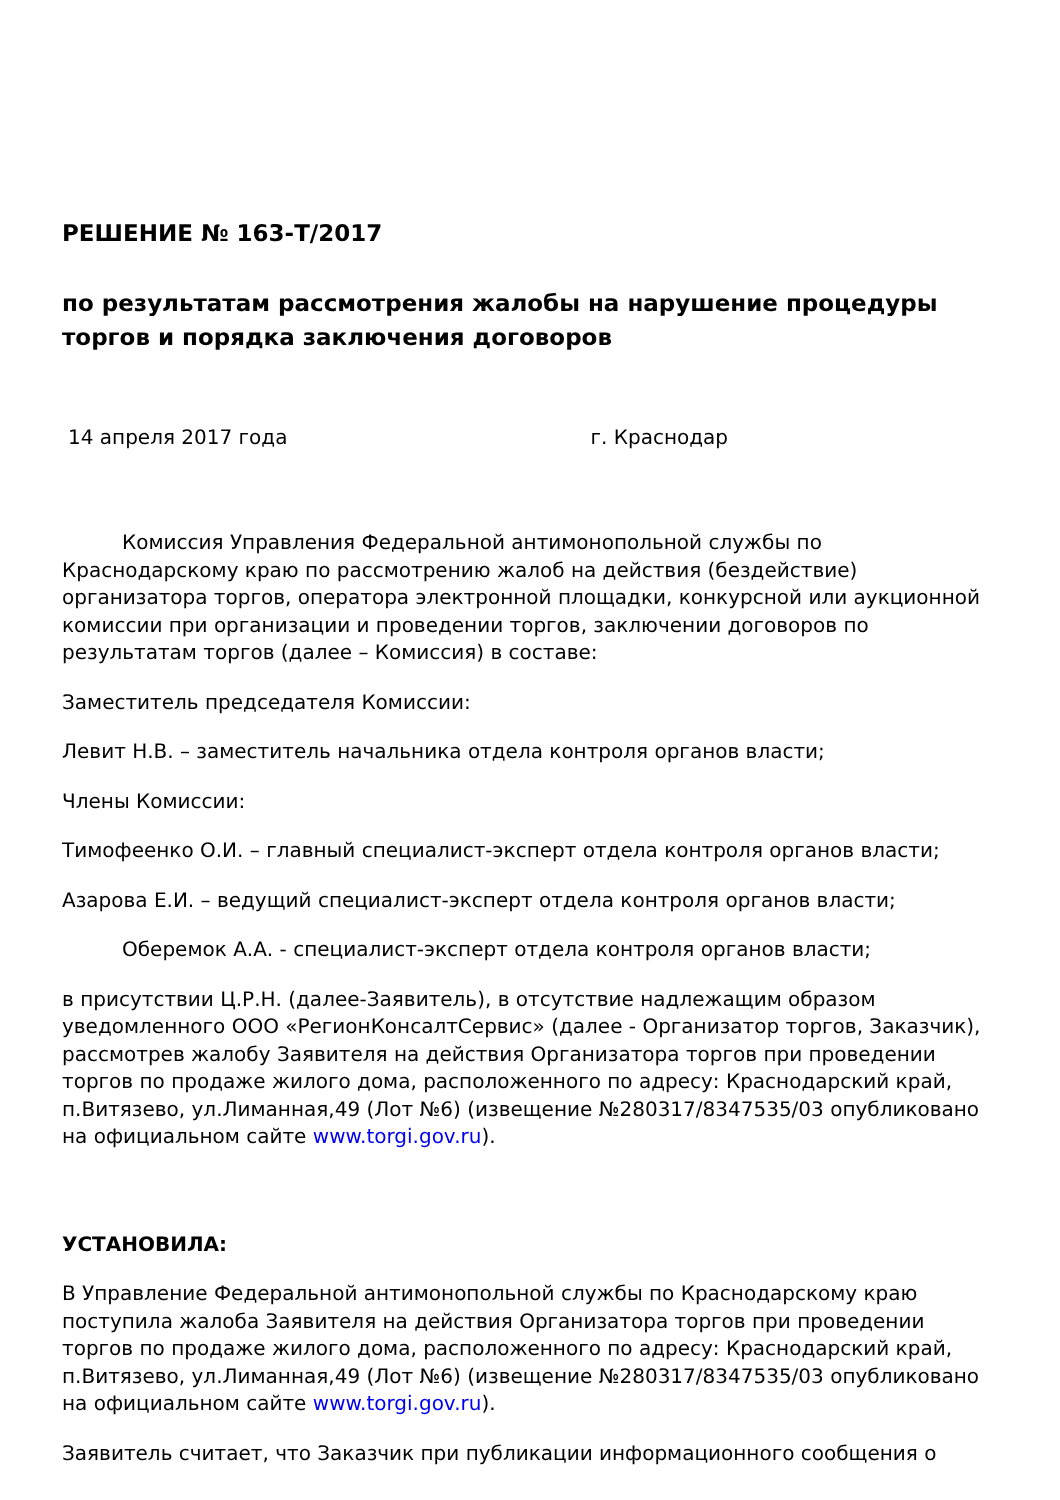РЕШЕНИЕ № 163-Т/2017
по результатам рассмотрения жалобы на нарушение процедуры торгов и порядка заключения договоров
14 апреля 2017 года г. Краснодар
Комиссия Управления Федеральной антимонопольной службы по Краснодарскому краю по рассмотрению жалоб на действия (бездействие) организатора торгов, оператора электронной площадки, конкурсной или аукционной комиссии при организации и проведении торгов, заключении договоров по результатам торгов (далее – Комиссия) в составе:
Заместитель председателя Комиссии:
Левит Н.В. – заместитель начальника отдела контроля органов власти;
Члены Комиссии:
Тимофеенко О.И. – главный специалист-эксперт отдела контроля органов власти;
Азарова Е.И. – ведущий специалист-эксперт отдела контроля органов власти;
Оберемок А.А. - специалист-эксперт отдела контроля органов власти;
в присутствии Ц.Р.Н. (далее-Заявитель), в отсутствие надлежащим образом уведомленного ООО «РегионКонсалтСервис» (далее - Организатор торгов, Заказчик), рассмотрев жалобу Заявителя на действия Организатора торгов при проведении торгов по продаже жилого дома, расположенного по адресу: Краснодарский край, п.Витязево, ул.Лиманная,49 (Лот №6) (извещение №280317/8347535/03 опубликовано на официальном сайте www.torgi.gov.ru).
УСТАНОВИЛА:
В Управление Федеральной антимонопольной службы по Краснодарскому краю поступила жалоба Заявителя на действия Организатора торгов при проведении торгов по продаже жилого дома, расположенного по адресу: Краснодарский край, п.Витязево, ул.Лиманная,49 (Лот №6) (извещение №280317/8347535/03 опубликовано на официальном сайте www.torgi.gov.ru).
Заявитель считает, что Заказчик при публикации информационного сообщения о